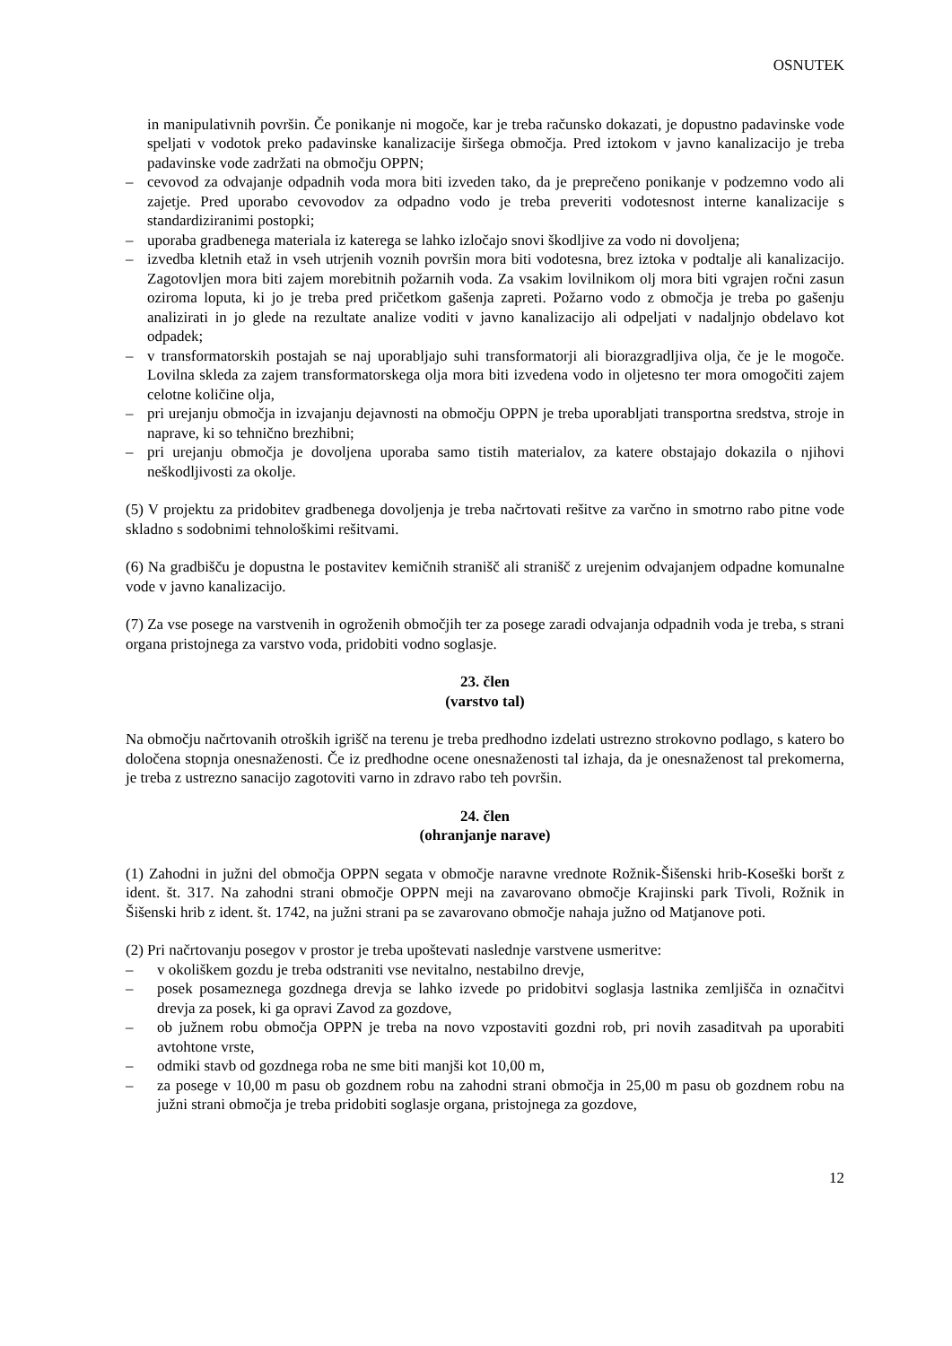OSNUTEK
in manipulativnih površin. Če ponikanje ni mogoče, kar je treba računsko dokazati, je dopustno padavinske vode speljati v vodotok preko padavinske kanalizacije širšega območja. Pred iztokom v javno kanalizacijo je treba padavinske vode zadržati na območju OPPN;
– cevovod za odvajanje odpadnih voda mora biti izveden tako, da je preprečeno ponikanje v podzemno vodo ali zajetje. Pred uporabo cevovodov za odpadno vodo je treba preveriti vodotesnost interne kanalizacije s standardiziranimi postopki;
– uporaba gradbenega materiala iz katerega se lahko izločajo snovi škodljive za vodo ni dovoljena;
– izvedba kletnih etaž in vseh utrjenih voznih površin mora biti vodotesna, brez iztoka v podtalje ali kanalizacijo. Zagotovljen mora biti zajem morebitnih požarnih voda. Za vsakim lovilnikom olj mora biti vgrajen ročni zasun oziroma loputa, ki jo je treba pred pričetkom gašenja zapreti. Požarno vodo z območja je treba po gašenju analizirati in jo glede na rezultate analize voditi v javno kanalizacijo ali odpeljati v nadaljnjo obdelavo kot odpadek;
– v transformatorskih postajah se naj uporabljajo suhi transformatorji ali biorazgradljiva olja, če je le mogoče. Lovilna skleda za zajem transformatorskega olja mora biti izvedena vodo in oljetesno ter mora omogočiti zajem celotne količine olja,
– pri urejanju območja in izvajanju dejavnosti na območju OPPN je treba uporabljati transportna sredstva, stroje in naprave, ki so tehnično brezhibni;
– pri urejanju območja je dovoljena uporaba samo tistih materialov, za katere obstajajo dokazila o njihovi neškodljivosti za okolje.
(5) V projektu za pridobitev gradbenega dovoljenja je treba načrtovati rešitve za varčno in smotrno rabo pitne vode skladno s sodobnimi tehnološkimi rešitvami.
(6) Na gradbišču je dopustna le postavitev kemičnih stranišč ali stranišč z urejenim odvajanjem odpadne komunalne vode v javno kanalizacijo.
(7) Za vse posege na varstvenih in ogroženih območjih ter za posege zaradi odvajanja odpadnih voda je treba, s strani organa pristojnega za varstvo voda, pridobiti vodno soglasje.
23. člen
(varstvo tal)
Na območju načrtovanih otroških igrišč na terenu je treba predhodno izdelati ustrezno strokovno podlago, s katero bo določena stopnja onesnaženosti. Če iz predhodne ocene onesnaženosti tal izhaja, da je onesnaženost tal prekomerna, je treba z ustrezno sanacijo zagotoviti varno in zdravo rabo teh površin.
24. člen
(ohranjanje narave)
(1) Zahodni in južni del območja OPPN segata v območje naravne vrednote Rožnik-Šišenski hrib-Koseški boršt z ident. št. 317. Na zahodni strani območje OPPN meji na zavarovano območje Krajinski park Tivoli, Rožnik in Šišenski hrib z ident. št. 1742, na južni strani pa se zavarovano območje nahaja južno od Matjanove poti.
(2) Pri načrtovanju posegov v prostor je treba upoštevati naslednje varstvene usmeritve:
– v okoliškem gozdu je treba odstraniti vse nevitalno, nestabilno drevje,
– posek posameznega gozdnega drevja se lahko izvede po pridobitvi soglasja lastnika zemljišča in označitvi drevja za posek, ki ga opravi Zavod za gozdove,
– ob južnem robu območja OPPN je treba na novo vzpostaviti gozdni rob, pri novih zasaditvah pa uporabiti avtohtone vrste,
– odmiki stavb od gozdnega roba ne sme biti manjši kot 10,00 m,
– za posege v 10,00 m pasu ob gozdnem robu na zahodni strani območja in 25,00 m pasu ob gozdnem robu na južni strani območja je treba pridobiti soglasje organa, pristojnega za gozdove,
12